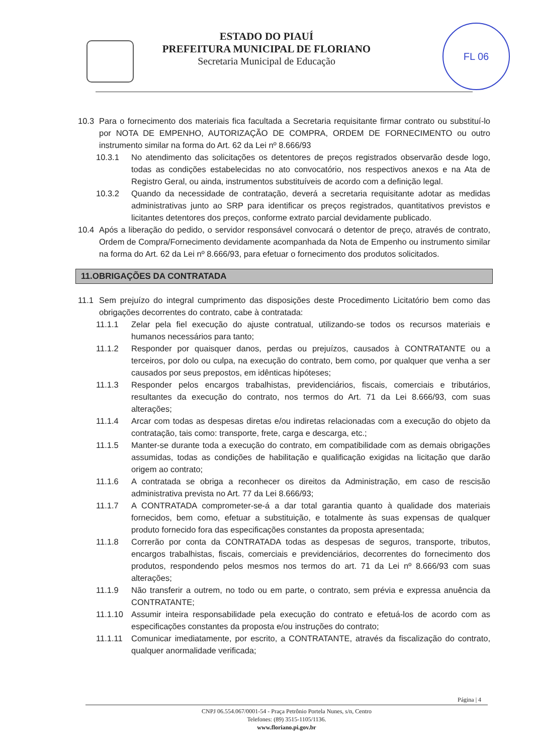ESTADO DO PIAUÍ
PREFEITURA MUNICIPAL DE FLORIANO
Secretaria Municipal de Educação
FL 06
10.3 Para o fornecimento dos materiais fica facultada a Secretaria requisitante firmar contrato ou substituí-lo por NOTA DE EMPENHO, AUTORIZAÇÃO DE COMPRA, ORDEM DE FORNECIMENTO ou outro instrumento similar na forma do Art. 62 da Lei nº 8.666/93
10.3.1 No atendimento das solicitações os detentores de preços registrados observarão desde logo, todas as condições estabelecidas no ato convocatório, nos respectivos anexos e na Ata de Registro Geral, ou ainda, instrumentos substituíveis de acordo com a definição legal.
10.3.2 Quando da necessidade de contratação, deverá a secretaria requisitante adotar as medidas administrativas junto ao SRP para identificar os preços registrados, quantitativos previstos e licitantes detentores dos preços, conforme extrato parcial devidamente publicado.
10.4 Após a liberação do pedido, o servidor responsável convocará o detentor de preço, através de contrato, Ordem de Compra/Fornecimento devidamente acompanhada da Nota de Empenho ou instrumento similar na forma do Art. 62 da Lei nº 8.666/93, para efetuar o fornecimento dos produtos solicitados.
11.OBRIGAÇÕES DA CONTRATADA
11.1 Sem prejuízo do integral cumprimento das disposições deste Procedimento Licitatório bem como das obrigações decorrentes do contrato, cabe à contratada:
11.1.1 Zelar pela fiel execução do ajuste contratual, utilizando-se todos os recursos materiais e humanos necessários para tanto;
11.1.2 Responder por quaisquer danos, perdas ou prejuízos, causados à CONTRATANTE ou a terceiros, por dolo ou culpa, na execução do contrato, bem como, por qualquer que venha a ser causados por seus prepostos, em idênticas hipóteses;
11.1.3 Responder pelos encargos trabalhistas, previdenciários, fiscais, comerciais e tributários, resultantes da execução do contrato, nos termos do Art. 71 da Lei 8.666/93, com suas alterações;
11.1.4 Arcar com todas as despesas diretas e/ou indiretas relacionadas com a execução do objeto da contratação, tais como: transporte, frete, carga e descarga, etc.;
11.1.5 Manter-se durante toda a execução do contrato, em compatibilidade com as demais obrigações assumidas, todas as condições de habilitação e qualificação exigidas na licitação que darão origem ao contrato;
11.1.6 A contratada se obriga a reconhecer os direitos da Administração, em caso de rescisão administrativa prevista no Art. 77 da Lei 8.666/93;
11.1.7 A CONTRATADA comprometer-se-á a dar total garantia quanto à qualidade dos materiais fornecidos, bem como, efetuar a substituição, e totalmente às suas expensas de qualquer produto fornecido fora das especificações constantes da proposta apresentada;
11.1.8 Correrão por conta da CONTRATADA todas as despesas de seguros, transporte, tributos, encargos trabalhistas, fiscais, comerciais e previdenciários, decorrentes do fornecimento dos produtos, respondendo pelos mesmos nos termos do art. 71 da Lei nº 8.666/93 com suas alterações;
11.1.9 Não transferir a outrem, no todo ou em parte, o contrato, sem prévia e expressa anuência da CONTRATANTE;
11.1.10 Assumir inteira responsabilidade pela execução do contrato e efetuá-los de acordo com as especificações constantes da proposta e/ou instruções do contrato;
11.1.11 Comunicar imediatamente, por escrito, a CONTRATANTE, através da fiscalização do contrato, qualquer anormalidade verificada;
Página | 4
CNPJ 06.554.067/0001-54 - Praça Petrônio Portela Nunes, s/n, Centro
Telefones: (89) 3515-1105/1136.
www.floriano.pi.gov.br